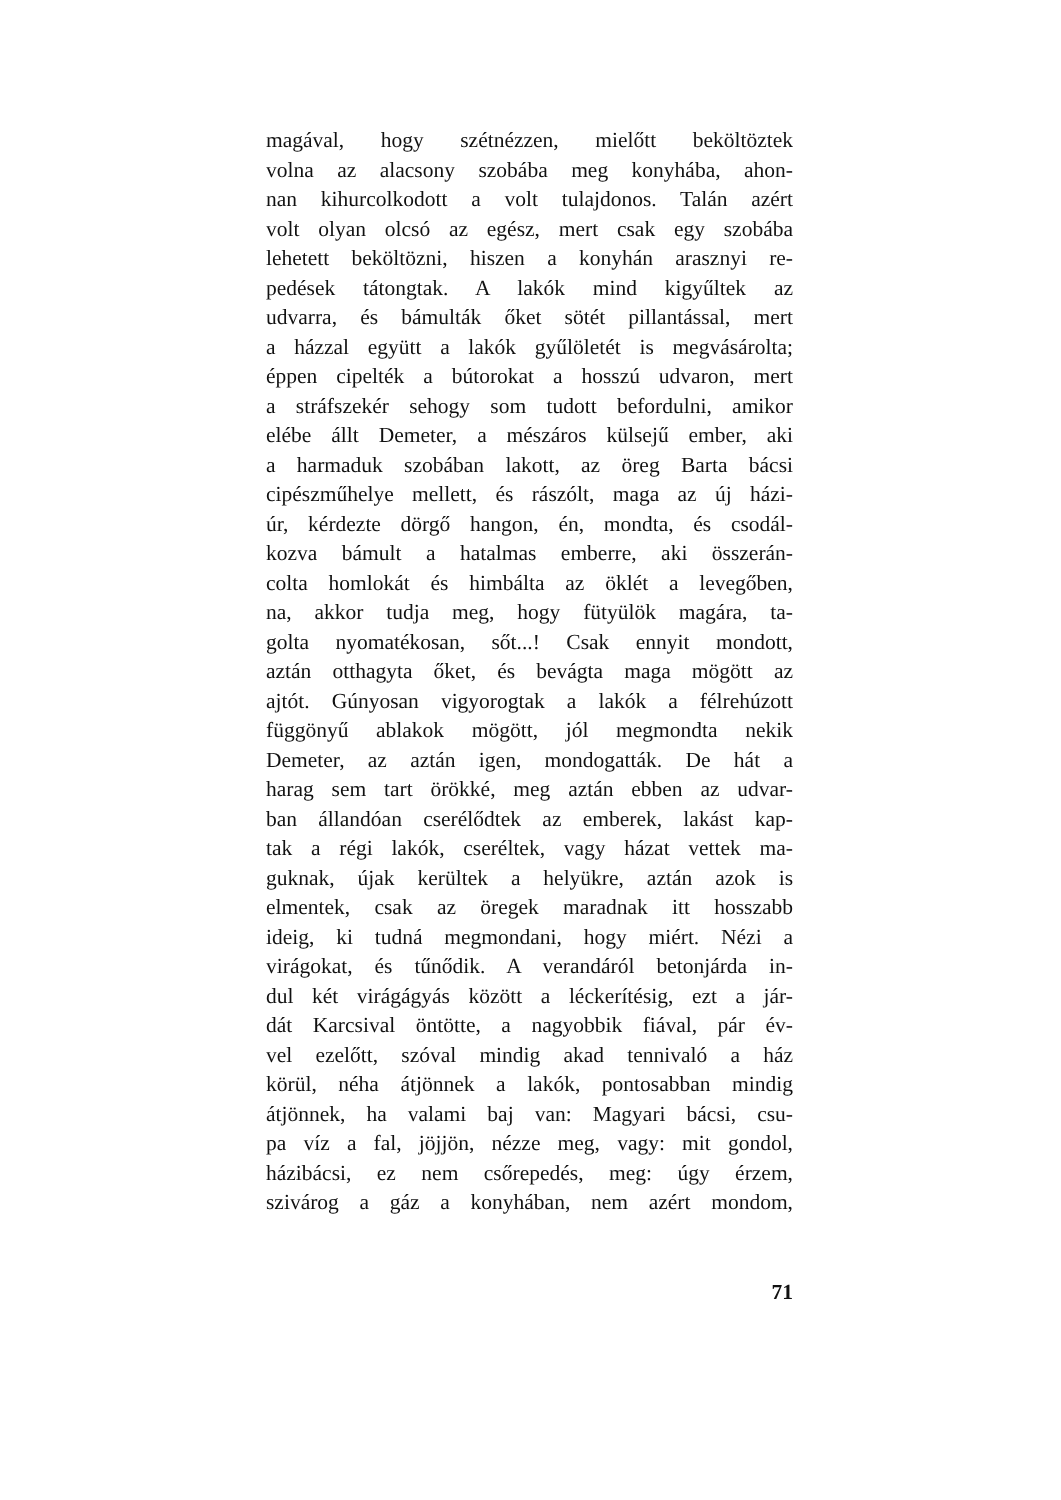magával, hogy szétnézzen, mielőtt beköltöztek
volna az alacsony szobába meg konyhába, ahon-
nan kihurcolkodott a volt tulajdonos. Talán azért
volt olyan olcsó az egész, mert csak egy szobába
lehetett beköltözni, hiszen a konyhán arasznyi re-
pedések tátongtak. A lakók mind kigyűltek az
udvarra, és bámulták őket sötét pillantással, mert
a házzal együtt a lakók gyűlöletét is megvásárolta;
éppen cipelték a bútorokat a hosszú udvaron, mert
a stráfszekér sehogy som tudott befordulni, amikor
elébe állt Demeter, a mészáros külsejű ember, aki
a harmaduk szobában lakott, az öreg Barta bácsi
cipészműhelye mellett, és rászólt, maga az új házi-
úr, kérdezte dörgő hangon, én, mondta, és csodál-
kozva bámult a hatalmas emberre, aki összerán-
colta homlokát és himbálta az öklét a levegőben,
na, akkor tudja meg, hogy fütyülök magára, ta-
golta nyomatékosan, sőt...! Csak ennyit mondott,
aztán otthagyta őket, és bevágta maga mögött az
ajtót. Gúnyosan vigyorogtak a lakók a félrehúzott
függönyű ablakok mögött, jól megmondta nekik
Demeter, az aztán igen, mondogatták. De hát a
harag sem tart örökké, meg aztán ebben az udvar-
ban állandóan cserélődtek az emberek, lakást kap-
tak a régi lakók, cseréltek, vagy házat vettek ma-
guknak, újak kerültek a helyükre, aztán azok is
elmentek, csak az öregek maradnak itt hosszabb
ideig, ki tudná megmondani, hogy miért. Nézi a
virágokat, és tűnődik. A verandáról betonjárda in-
dul két virágágyás között a léckerítésig, ezt a jár-
dát Karcsival öntötte, a nagyobbik fiával, pár év-
vel ezelőtt, szóval mindig akad tennivaló a ház
körül, néha átjönnek a lakók, pontosabban mindig
átjönnek, ha valami baj van: Magyari bácsi, csu-
pa víz a fal, jöjjön, nézze meg, vagy: mit gondol,
házibácsi, ez nem csőrepedés, meg: úgy érzem,
szivárog a gáz a konyhában, nem azért mondom,
71